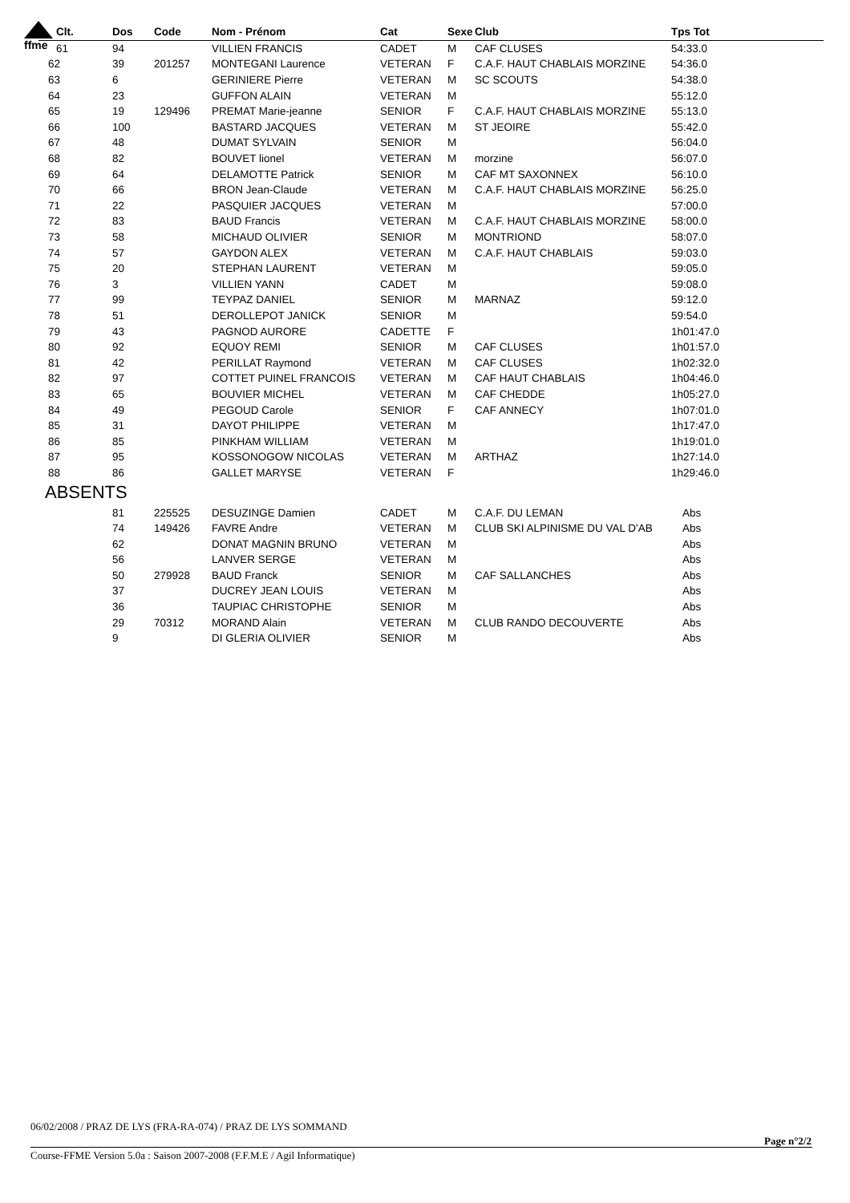ffme
| Clt. | Dos | Code | Nom - Prénom | Cat | Sexe | Club | Tps Tot |
| --- | --- | --- | --- | --- | --- | --- | --- |
| 61 | 94 | | VILLIEN FRANCIS | CADET | M | CAF CLUSES | 54:33.0 |
| 62 | 39 | 201257 | MONTEGANI Laurence | VETERAN | F | C.A.F. HAUT CHABLAIS MORZINE | 54:36.0 |
| 63 | 6 | | GERINIERE Pierre | VETERAN | M | SC SCOUTS | 54:38.0 |
| 64 | 23 | | GUFFON ALAIN | VETERAN | M | | 55:12.0 |
| 65 | 19 | 129496 | PREMAT Marie-jeanne | SENIOR | F | C.A.F. HAUT CHABLAIS MORZINE | 55:13.0 |
| 66 | 100 | | BASTARD JACQUES | VETERAN | M | ST JEOIRE | 55:42.0 |
| 67 | 48 | | DUMAT SYLVAIN | SENIOR | M | | 56:04.0 |
| 68 | 82 | | BOUVET lionel | VETERAN | M | morzine | 56:07.0 |
| 69 | 64 | | DELAMOTTE Patrick | SENIOR | M | CAF MT SAXONNEX | 56:10.0 |
| 70 | 66 | | BRON Jean-Claude | VETERAN | M | C.A.F. HAUT CHABLAIS MORZINE | 56:25.0 |
| 71 | 22 | | PASQUIER JACQUES | VETERAN | M | | 57:00.0 |
| 72 | 83 | | BAUD Francis | VETERAN | M | C.A.F. HAUT CHABLAIS MORZINE | 58:00.0 |
| 73 | 58 | | MICHAUD OLIVIER | SENIOR | M | MONTRIOND | 58:07.0 |
| 74 | 57 | | GAYDON ALEX | VETERAN | M | C.A.F. HAUT CHABLAIS | 59:03.0 |
| 75 | 20 | | STEPHAN LAURENT | VETERAN | M | | 59:05.0 |
| 76 | 3 | | VILLIEN YANN | CADET | M | | 59:08.0 |
| 77 | 99 | | TEYPAZ DANIEL | SENIOR | M | MARNAZ | 59:12.0 |
| 78 | 51 | | DEROLLEPOT JANICK | SENIOR | M | | 59:54.0 |
| 79 | 43 | | PAGNOD AURORE | CADETTE | F | | 1h01:47.0 |
| 80 | 92 | | EQUOY REMI | SENIOR | M | CAF CLUSES | 1h01:57.0 |
| 81 | 42 | | PERILLAT Raymond | VETERAN | M | CAF CLUSES | 1h02:32.0 |
| 82 | 97 | | COTTET PUINEL FRANCOIS | VETERAN | M | CAF HAUT CHABLAIS | 1h04:46.0 |
| 83 | 65 | | BOUVIER MICHEL | VETERAN | M | CAF CHEDDE | 1h05:27.0 |
| 84 | 49 | | PEGOUD Carole | SENIOR | F | CAF ANNECY | 1h07:01.0 |
| 85 | 31 | | DAYOT PHILIPPE | VETERAN | M | | 1h17:47.0 |
| 86 | 85 | | PINKHAM WILLIAM | VETERAN | M | | 1h19:01.0 |
| 87 | 95 | | KOSSONOGOW NICOLAS | VETERAN | M | ARTHAZ | 1h27:14.0 |
| 88 | 86 | | GALLET MARYSE | VETERAN | F | | 1h29:46.0 |
| ABSENTS | | | | | | | |
| | 81 | 225525 | DESUZINGE Damien | CADET | M | C.A.F. DU LEMAN | Abs |
| | 74 | 149426 | FAVRE Andre | VETERAN | M | CLUB SKI ALPINISME DU VAL D'AB | Abs |
| | 62 | | DONAT MAGNIN BRUNO | VETERAN | M | | Abs |
| | 56 | | LANVER SERGE | VETERAN | M | | Abs |
| | 50 | 279928 | BAUD Franck | SENIOR | M | CAF SALLANCHES | Abs |
| | 37 | | DUCREY JEAN LOUIS | VETERAN | M | | Abs |
| | 36 | | TAUPIAC CHRISTOPHE | SENIOR | M | | Abs |
| | 29 | 70312 | MORAND Alain | VETERAN | M | CLUB RANDO DECOUVERTE | Abs |
| | 9 | | DI GLERIA OLIVIER | SENIOR | M | | Abs |
06/02/2008 / PRAZ DE LYS (FRA-RA-074) / PRAZ DE LYS SOMMAND
Page n°2/2
Course-FFME Version 5.0a : Saison 2007-2008 (F.F.M.E / Agil Informatique)